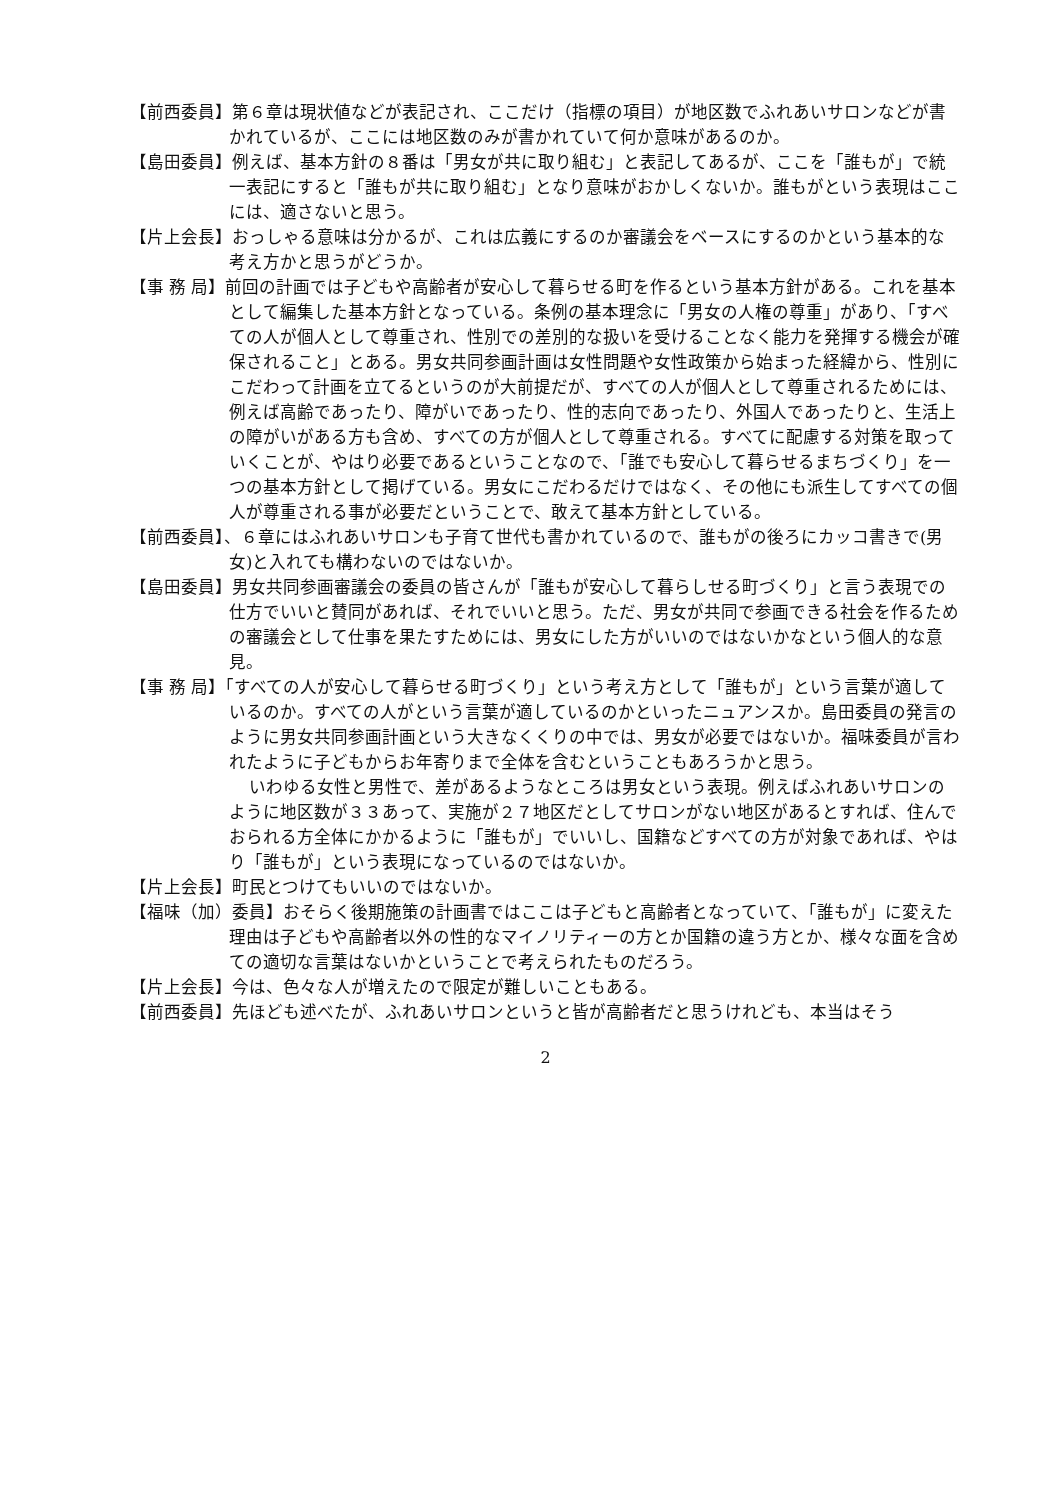【前西委員】第６章は現状値などが表記され、ここだけ（指標の項目）が地区数でふれあいサロンなどが書かれているが、ここには地区数のみが書かれていて何か意味があるのか。
【島田委員】例えば、基本方針の８番は「男女が共に取り組む」と表記してあるが、ここを「誰もが」で統一表記にすると「誰もが共に取り組む」となり意味がおかしくないか。誰もがという表現はここには、適さないと思う。
【片上会長】おっしゃる意味は分かるが、これは広義にするのか審議会をベースにするのかという基本的な考え方かと思うがどうか。
【事 務 局】前回の計画では子どもや高齢者が安心して暮らせる町を作るという基本方針がある。これを基本として編集した基本方針となっている。条例の基本理念に「男女の人権の尊重」があり、「すべての人が個人として尊重され、性別での差別的な扱いを受けることなく能力を発揮する機会が確保されること」とある。男女共同参画計画は女性問題や女性政策から始まった経緯から、性別にこだわって計画を立てるというのが大前提だが、すべての人が個人として尊重されるためには、例えば高齢であったり、障がいであったり、性的志向であったり、外国人であったりと、生活上の障がいがある方も含め、すべての方が個人として尊重される。すべてに配慮する対策を取っていくことが、やはり必要であるということなので、「誰でも安心して暮らせるまちづくり」を一つの基本方針として掲げている。男女にこだわるだけではなく、その他にも派生してすべての個人が尊重される事が必要だということで、敢えて基本方針としている。
【前西委員】、６章にはふれあいサロンも子育て世代も書かれているので、誰もがの後ろにカッコ書きで(男女)と入れても構わないのではないか。
【島田委員】男女共同参画審議会の委員の皆さんが「誰もが安心して暮らしせる町づくり」と言う表現での仕方でいいと賛同があれば、それでいいと思う。ただ、男女が共同で参画できる社会を作るための審議会として仕事を果たすためには、男女にした方がいいのではないかなという個人的な意見。
【事 務 局】「すべての人が安心して暮らせる町づくり」という考え方として「誰もが」という言葉が適しているのか。すべての人がという言葉が適しているのかといったニュアンスか。島田委員の発言のように男女共同参画計画という大きなくくりの中では、男女が必要ではないか。福味委員が言われたように子どもからお年寄りまで全体を含むということもあろうかと思う。
いわゆる女性と男性で、差があるようなところは男女という表現。例えばふれあいサロンのように地区数が３３あって、実施が２７地区だとしてサロンがない地区があるとすれば、住んでおられる方全体にかかるように「誰もが」でいいし、国籍などすべての方が対象であれば、やはり「誰もが」という表現になっているのではないか。
【片上会長】町民とつけてもいいのではないか。
【福味（加）委員】おそらく後期施策の計画書ではここは子どもと高齢者となっていて、「誰もが」に変えた理由は子どもや高齢者以外の性的なマイノリティーの方とか国籍の違う方とか、様々な面を含めての適切な言葉はないかということで考えられたものだろう。
【片上会長】今は、色々な人が増えたので限定が難しいこともある。
【前西委員】先ほども述べたが、ふれあいサロンというと皆が高齢者だと思うけれども、本当はそう
2